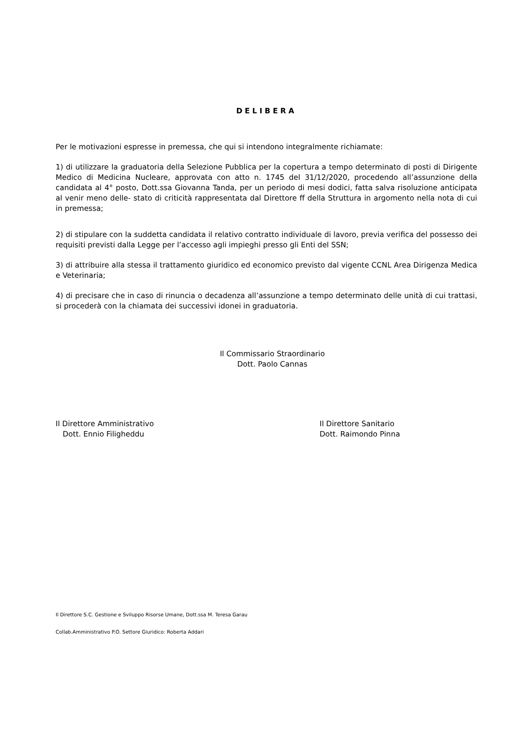DELIBERA
Per le motivazioni espresse in premessa, che qui si intendono integralmente richiamate:
1) di utilizzare la graduatoria della Selezione Pubblica per la copertura a tempo determinato di posti di Dirigente Medico di Medicina Nucleare, approvata con atto n. 1745 del 31/12/2020, procedendo all’assunzione della candidata al 4° posto, Dott.ssa Giovanna Tanda, per un periodo di mesi dodici, fatta salva risoluzione anticipata al venir meno delle- stato di criticità rappresentata dal Direttore ff della Struttura in argomento nella nota di cui in premessa;
2) di stipulare con la suddetta candidata il relativo contratto individuale di lavoro, previa verifica del possesso dei requisiti previsti dalla Legge per l’accesso agli impieghi presso gli Enti del SSN;
3) di attribuire alla stessa il trattamento giuridico ed economico previsto dal vigente CCNL Area Dirigenza Medica e Veterinaria;
4) di precisare che in caso di rinuncia o decadenza all’assunzione a tempo determinato delle unità di cui trattasi, si procederà con la chiamata dei successivi idonei in graduatoria.
Il Commissario Straordinario
Dott. Paolo Cannas
Il Direttore Amministrativo
Dott. Ennio Filigheddu
Il Direttore Sanitario
Dott. Raimondo Pinna
Il Direttore S.C. Gestione e Sviluppo Risorse Umane, Dott.ssa M. Teresa Garau
Collab.Amministrativo P.O. Settore Giuridico: Roberta Addari